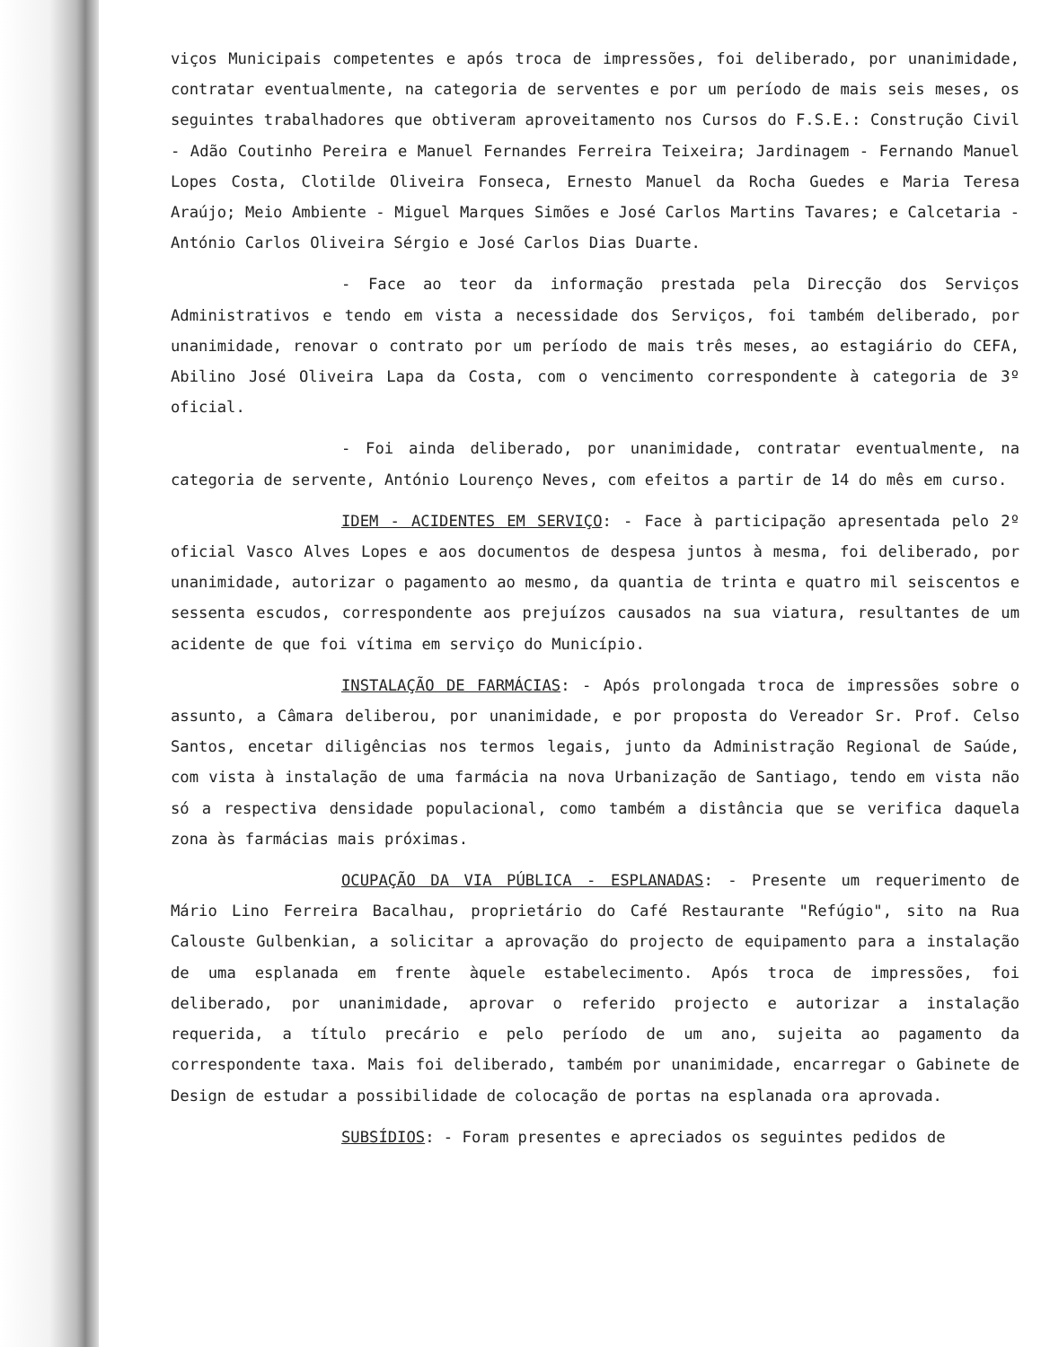viços Municipais competentes e após troca de impressões, foi deliberado, por unanimidade, contratar eventualmente, na categoria de serventes e por um período de mais seis meses, os seguintes trabalhadores que obtiveram aproveitamento nos Cursos do F.S.E.: Construção Civil - Adão Coutinho Pereira e Manuel Fernandes Ferreira Teixeira; Jardinagem - Fernando Manuel Lopes Costa, Clotilde Oliveira Fonseca, Ernesto Manuel da Rocha Guedes e Maria Teresa Araújo; Meio Ambiente - Miguel Marques Simões e José Carlos Martins Tavares; e Calcetaria - António Carlos Oliveira Sérgio e José Carlos Dias Duarte.
- Face ao teor da informação prestada pela Direcção dos Serviços Administrativos e tendo em vista a necessidade dos Serviços, foi também deliberado, por unanimidade, renovar o contrato por um período de mais três meses, ao estagiário do CEFA, Abilino José Oliveira Lapa da Costa, com o vencimento correspondente à categoria de 3º oficial.
- Foi ainda deliberado, por unanimidade, contratar eventualmente, na categoria de servente, António Lourenço Neves, com efeitos a partir de 14 do mês em curso.
IDEM - ACIDENTES EM SERVIÇO: - Face à participação apresentada pelo 2º oficial Vasco Alves Lopes e aos documentos de despesa juntos à mesma, foi deliberado, por unanimidade, autorizar o pagamento ao mesmo, da quantia de trinta e quatro mil seiscentos e sessenta escudos, correspondente aos prejuízos causados na sua viatura, resultantes de um acidente de que foi vítima em serviço do Município.
INSTALAÇÃO DE FARMÁCIAS: - Após prolongada troca de impressões sobre o assunto, a Câmara deliberou, por unanimidade, e por proposta do Vereador Sr. Prof. Celso Santos, encetar diligências nos termos legais, junto da Administração Regional de Saúde, com vista à instalação de uma farmácia na nova Urbanização de Santiago, tendo em vista não só a respectiva densidade populacional, como também a distância que se verifica daquela zona às farmácias mais próximas.
OCUPAÇÃO DA VIA PÚBLICA - ESPLANADAS: - Presente um requerimento de Mário Lino Ferreira Bacalhau, proprietário do Café Restaurante "Refúgio", sito na Rua Calouste Gulbenkian, a solicitar a aprovação do projecto de equipamento para a instalação de uma esplanada em frente àquele estabelecimento. Após troca de impressões, foi deliberado, por unanimidade, aprovar o referido projecto e autorizar a instalação requerida, a título precário e pelo período de um ano, sujeita ao pagamento da correspondente taxa. Mais foi deliberado, também por unanimidade, encarregar o Gabinete de Design de estudar a possibilidade de colocação de portas na esplanada ora aprovada.
SUBSÍDIOS: - Foram presentes e apreciados os seguintes pedidos de